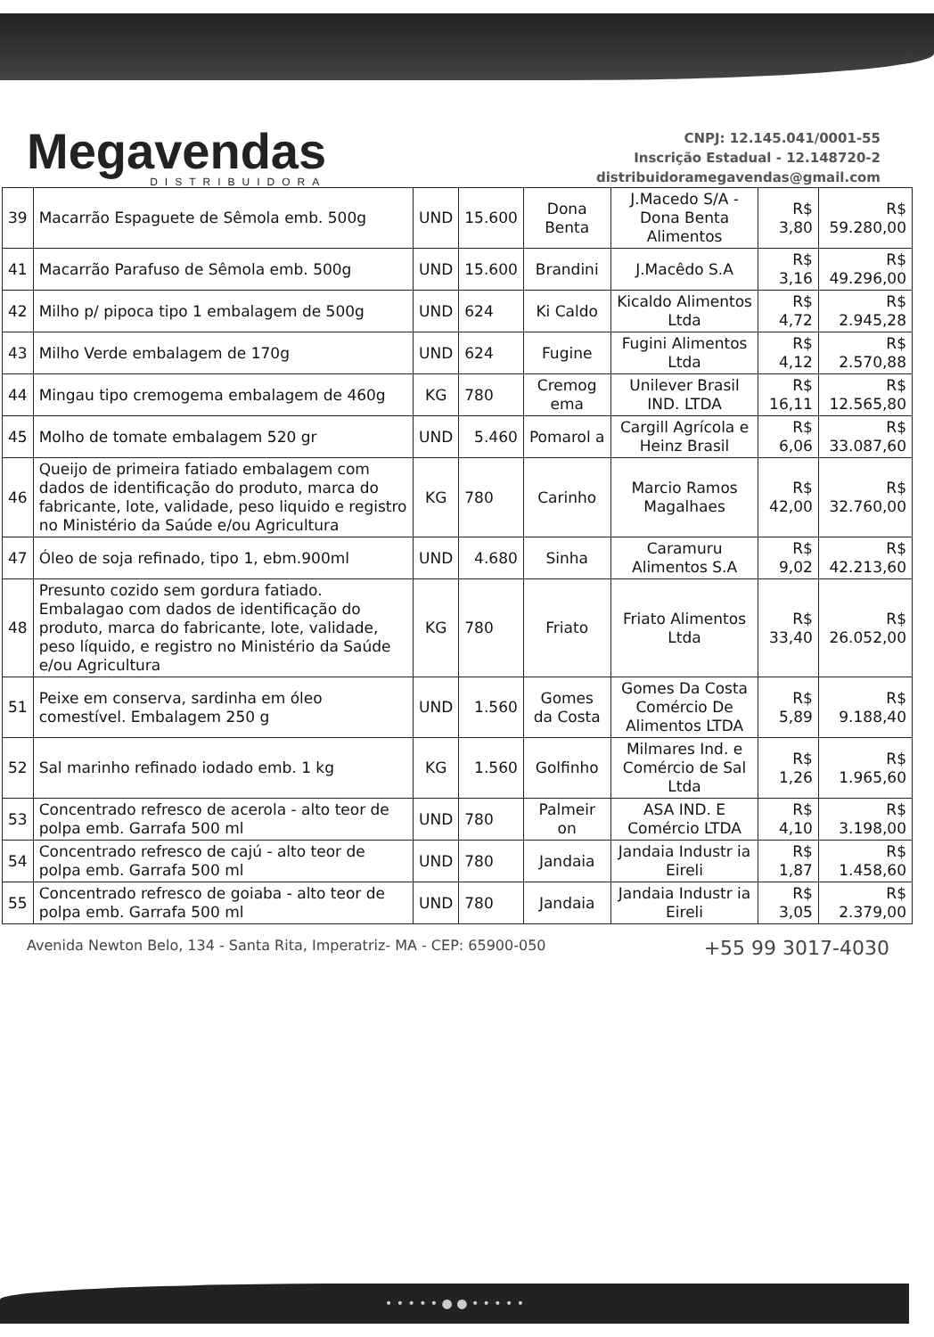Megavendas
DISTRIBUIDORA
CNPJ: 12.145.041/0001-55
Inscrição Estadual - 12.148720-2
distribuidoramegavendas@gmail.com
| 39 | Macarrão Espaguete de Sêmola emb. 500g | UND | 15.600 | Dona Benta | J.Macedo S/A - Dona Benta Alimentos | R$ 3,80 | R$ 59.280,00 |
| 41 | Macarrão Parafuso de Sêmola emb. 500g | UND | 15.600 | Brandini | J.Macêdo S.A | R$ 3,16 | R$ 49.296,00 |
| 42 | Milho p/ pipoca tipo 1 embalagem de 500g | UND | 624 | Ki Caldo | Kicaldo Alimentos Ltda | R$ 4,72 | R$ 2.945,28 |
| 43 | Milho Verde embalagem de 170g | UND | 624 | Fugine | Fugini Alimentos Ltda | R$ 4,12 | R$ 2.570,88 |
| 44 | Mingau tipo cremogema embalagem de 460g | KG | 780 | Cremog ema | Unilever Brasil IND. LTDA | R$ 16,11 | R$ 12.565,80 |
| 45 | Molho de tomate embalagem 520 gr | UND | 5.460 | Pomarol a | Cargill Agrícola e Heinz Brasil | R$ 6,06 | R$ 33.087,60 |
| 46 | Queijo de primeira fatiado embalagem com dados de identificação do produto, marca do fabricante, lote, validade, peso liquido e registro no Ministério da Saúde e/ou Agricultura | KG | 780 | Carinho | Marcio Ramos Magalhaes | R$ 42,00 | R$ 32.760,00 |
| 47 | Óleo de soja refinado, tipo 1, ebm.900ml | UND | 4.680 | Sinha | Caramuru Alimentos S.A | R$ 9,02 | R$ 42.213,60 |
| 48 | Presunto cozido sem gordura fatiado. Embalagao com dados de identificação do produto, marca do fabricante, lote, validade, peso líquido, e registro no Ministério da Saúde e/ou Agricultura | KG | 780 | Friato | Friato Alimentos Ltda | R$ 33,40 | R$ 26.052,00 |
| 51 | Peixe em conserva, sardinha em óleo comestível. Embalagem 250 g | UND | 1.560 | Gomes da Costa | Gomes Da Costa Comércio De Alimentos LTDA | R$ 5,89 | R$ 9.188,40 |
| 52 | Sal marinho refinado iodado emb. 1 kg | KG | 1.560 | Golfinho | Milmares Ind. e Comércio de Sal Ltda | R$ 1,26 | R$ 1.965,60 |
| 53 | Concentrado refresco de acerola - alto teor de polpa emb. Garrafa 500 ml | UND | 780 | Palmeir on | ASA IND. E Comércio LTDA | R$ 4,10 | R$ 3.198,00 |
| 54 | Concentrado refresco de cajú - alto teor de polpa emb. Garrafa 500 ml | UND | 780 | Jandaia | Jandaia Industr ia Eireli | R$ 1,87 | R$ 1.458,60 |
| 55 | Concentrado refresco de goiaba - alto teor de polpa emb. Garrafa 500 ml | UND | 780 | Jandaia | Jandaia Industr ia Eireli | R$ 3,05 | R$ 2.379,00 |
Avenida Newton Belo, 134 - Santa Rita, Imperatriz- MA - CEP: 65900-050 +55 99 3017-4030
• • • • • ● ● • • • • •